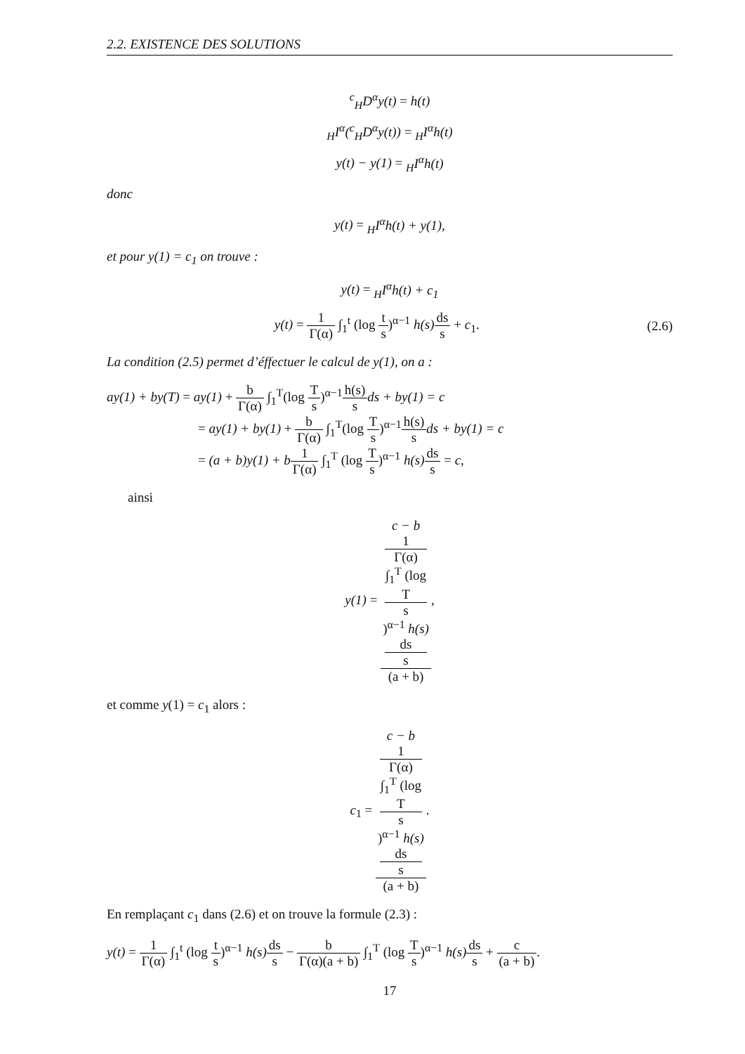2.2. EXISTENCE DES SOLUTIONS
<sup>c</sup> <sub>H</sub>D<sup>α</sup>y(t) = h(t)
<sub>H</sub>I<sup>α</sup>(<sup>c</sup><sub>H</sub>D<sup>α</sup>y(t)) = <sub>H</sub>I<sup>α</sup>h(t)
y(t) − y(1) = <sub>H</sub>I<sup>α</sup>h(t)
donc
y(t) = <sub>H</sub>I<sup>α</sup>h(t) + y(1),
et pour y(1) = c<sub>1</sub> on trouve :
y(t) = <sub>H</sub>I<sup>α</sup>h(t) + c<sub>1</sub>
y(t) = 1 Γ(α) ∫<sub>1</sub><sup>t</sup> (log t s)<sup>α−1</sup> h(s) ds s + c<sub>1</sub>.
(2.6)
La condition (2.5) permet d’éffectuer le calcul de y(1), on a :
ay(1) + by(T) = ay(1) + b Γ(α) ∫<sub>1</sub><sup>T</sup>(log T s)<sup>α−1</sup>h(s) s ds + by(1) = c
= ay(1) + by(1) + b Γ(α) ∫<sub>1</sub><sup>T</sup>(log T s)<sup>α−1</sup>h(s) s ds + by(1) = c
= (a + b)y(1) + b 1 Γ(α) ∫<sub>1</sub><sup>T</sup> (log T s)<sup>α−1</sup> h(s) ds s = c,
ainsi
y(1) = c − b
1
Γ(α)
∫<sub>1</sub><sup>T</sup> (log
T
s)<sup>α−1</sup> h(s)
ds
s (a + b),
et comme y(1) = c<sub>1</sub> alors :
c<sub>1</sub> = c − b
1
Γ(α)
∫<sub>1</sub><sup>T</sup> (log
T
s)<sup>α−1</sup> h(s)
ds
s (a + b).
En remplaçant c<sub>1</sub> dans (2.6) et on trouve la formule (2.3) :
y(t) = 1 Γ(α) ∫<sub>1</sub><sup>t</sup> (log t s)<sup>α−1</sup> h(s) ds s − b Γ(α)(a + b) ∫<sub>1</sub><sup>T</sup> (log T s)<sup>α−1</sup> h(s) ds s + c (a + b).
17